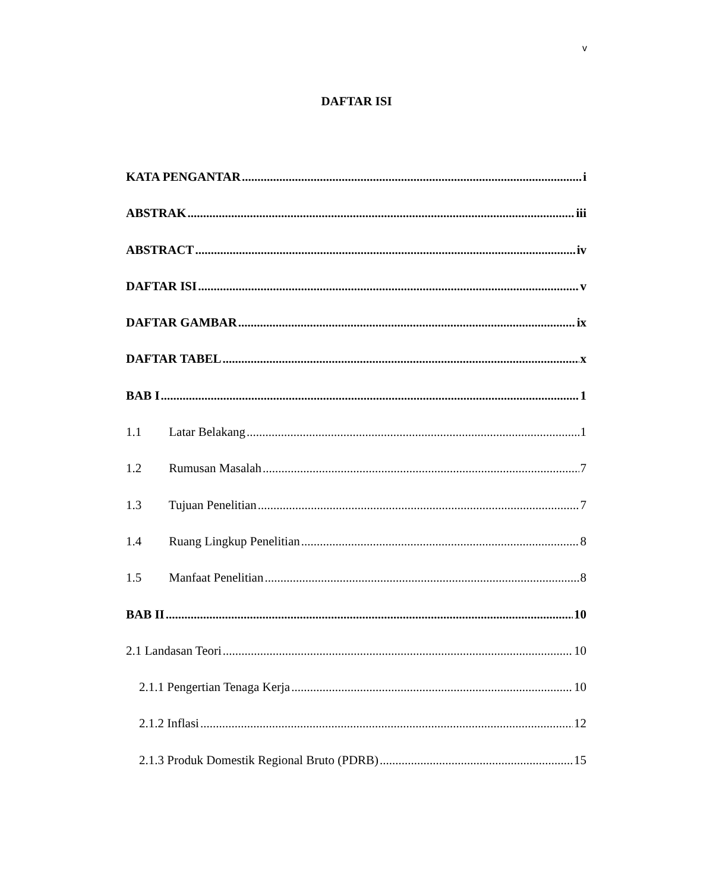v
DAFTAR ISI
KATA PENGANTAR i
ABSTRAK iii
ABSTRACT iv
DAFTAR ISI v
DAFTAR GAMBAR ix
DAFTAR TABEL x
BAB I 1
1.1 Latar Belakang 1
1.2 Rumusan Masalah 7
1.3 Tujuan Penelitian 7
1.4 Ruang Lingkup Penelitian 8
1.5 Manfaat Penelitian 8
BAB II 10
2.1 Landasan Teori 10
2.1.1 Pengertian Tenaga Kerja 10
2.1.2 Inflasi 12
2.1.3 Produk Domestik Regional Bruto (PDRB) 15